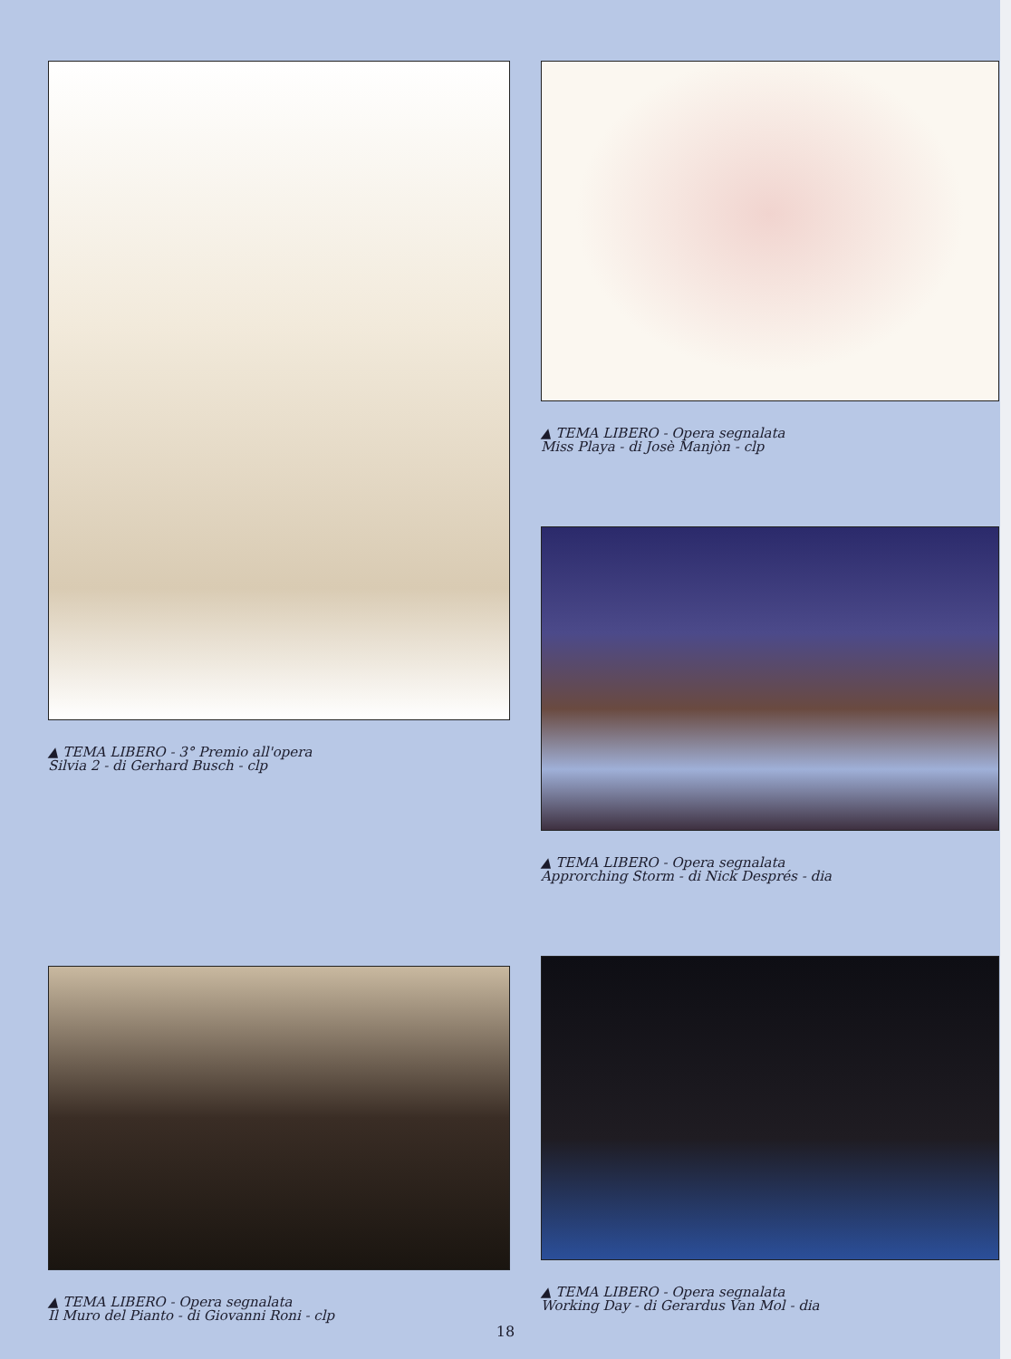▲ TEMA LIBERO - 3° Premio all'opera
Silvia 2 - di Gerhard Busch - clp
▲ TEMA LIBERO - Opera segnalata
Il Muro del Pianto - di Giovanni Roni - clp
▲ TEMA LIBERO - Opera segnalata
Miss Playa - di Josè Manjòn - clp
▲ TEMA LIBERO - Opera segnalata
Approrching Storm - di Nick Després - dia
▲ TEMA LIBERO - Opera segnalata
Working Day - di Gerardus Van Mol - dia
18